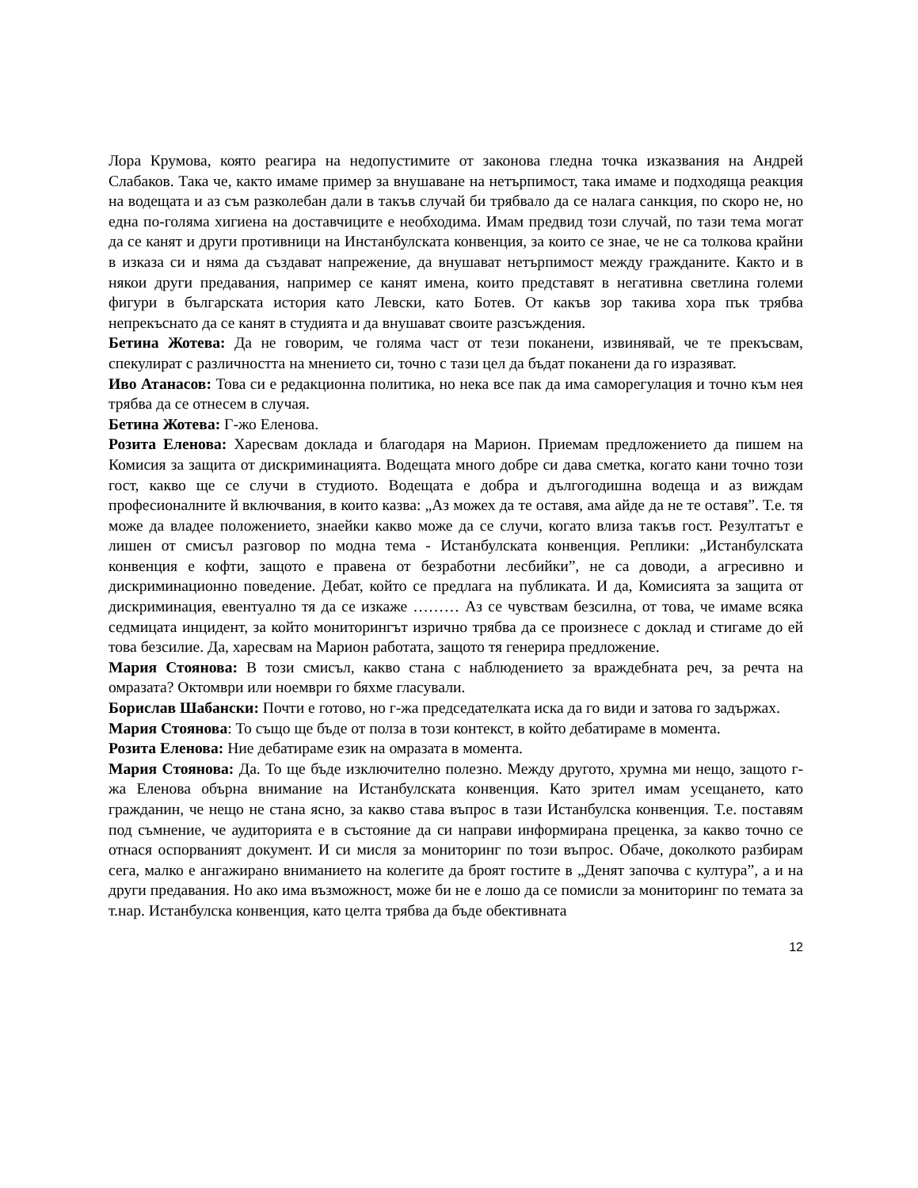Лора Крумова, която реагира на недопустимите от законова гледна точка изказвания на Андрей Слабаков. Така че, както имаме пример за внушаване на нетърпимост, така имаме и подходяща реакция на водещата и аз съм разколебан дали в такъв случай би трябвало да се налага санкция, по скоро не, но една по-голяма хигиена на доставчиците е необходима. Имам предвид този случай, по тази тема могат да се канят и други противници на Инстанбулската конвенция, за които се знае, че не са толкова крайни в изказа си и няма да създават напрежение, да внушават нетърпимост между гражданите. Както и в някои други предавания, например се канят имена, които представят в негативна светлина големи фигури в българската история като Левски, като Ботев. От какъв зор такива хора пък трябва непрекъснато да се канят в студията и да внушават своите разсъждения.
Бетина Жотева: Да не говорим, че голяма част от тези поканени, извинявай, че те прекъсвам, спекулират с различността на мнението си, точно с тази цел да бъдат поканени да го изразяват.
Иво Атанасов: Това си е редакционна политика, но нека все пак да има саморегулация и точно към нея трябва да се отнесем в случая.
Бетина Жотева: Г-жо Еленова.
Розита Еленова: Харесвам доклада и благодаря на Марион. Приемам предложението да пишем на Комисия за защита от дискриминацията. Водещата много добре си дава сметка, когато кани точно този гост, какво ще се случи в студиото. Водещата е добра и дългогодишна водеща и аз виждам професионалните й включвания, в които казва: „Аз можех да те оставя, ама айде да не те оставя”. Т.е. тя може да владее положението, знаейки какво може да се случи, когато влиза такъв гост. Резултатът е лишен от смисъл разговор по модна тема - Истанбулската конвенция. Реплики: „Истанбулската конвенция е кофти, защото е правена от безработни лесбийки”, не са доводи, а агресивно и дискриминационно поведение. Дебат, който се предлага на публиката. И да, Комисията за защита от дискриминация, евентуално тя да се изкаже ……… Аз се чувствам безсилна, от това, че имаме всяка седмицата инцидент, за който мониторингът изрично трябва да се произнесе с доклад и стигаме до ей това безсилие. Да, харесвам на Марион работата, защото тя генерира предложение.
Мария Стоянова: В този смисъл, какво стана с наблюдението за враждебната реч, за речта на омразата? Октомври или ноември го бяхме гласували.
Борислав Шабански: Почти е готово, но г-жа председателката иска да го види и затова го задържах.
Мария Стоянова: То също ще бъде от полза в този контекст, в който дебатираме в момента.
Розита Еленова: Ние дебатираме език на омразата в момента.
Мария Стоянова: Да. То ще бъде изключително полезно. Между другото, хрумна ми нещо, защото г-жа Еленова обърна внимание на Истанбулската конвенция. Като зрител имам усещането, като гражданин, че нещо не стана ясно, за какво става въпрос в тази Истанбулска конвенция. Т.е. поставям под съмнение, че аудиторията е в състояние да си направи информирана преценка, за какво точно се отнася оспорваният документ. И си мисля за мониторинг по този въпрос. Обаче, доколкото разбирам сега, малко е ангажирано вниманието на колегите да броят гостите в „Денят започва с култура”, а и на други предавания. Но ако има възможност, може би не е лошо да се помисли за мониторинг по темата за т.нар. Истанбулска конвенция, като целта трябва да бъде обективната
12